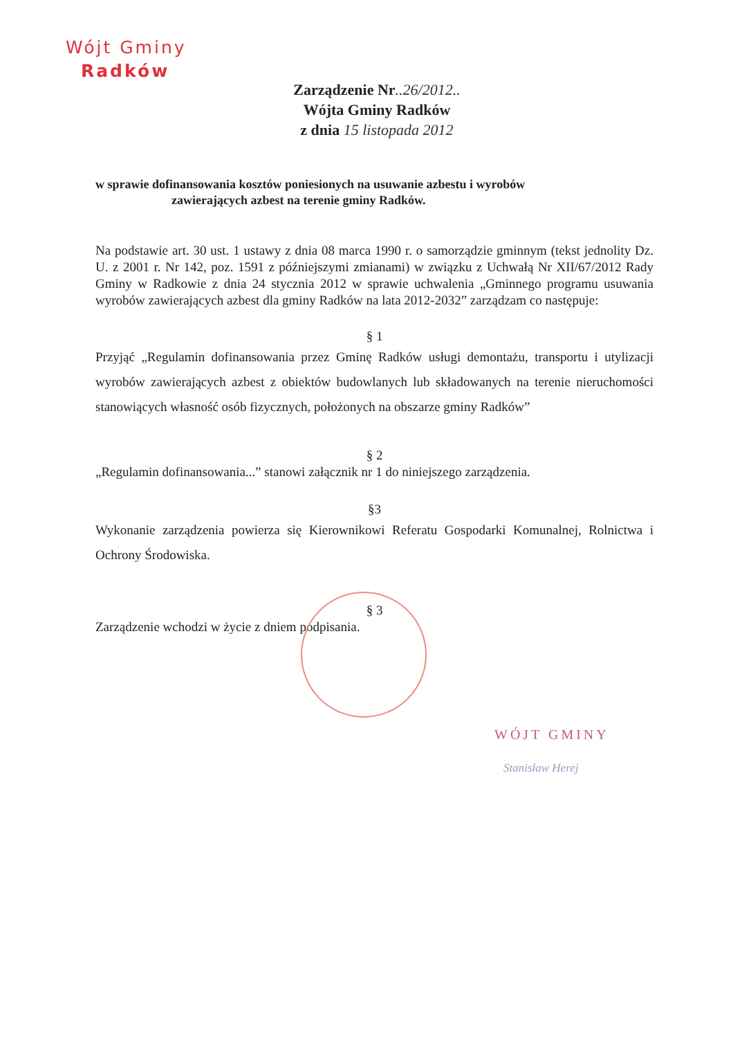Wójt Gminy
Radków
Zarządzenie Nr..26/2012..
Wójta Gminy Radków
z dnia 15 listopada 2012
w sprawie dofinansowania kosztów poniesionych na usuwanie azbestu i wyrobów
zawierających azbest na terenie gminy Radków.
Na podstawie art. 30 ust. 1 ustawy z dnia 08 marca 1990 r. o samorządzie gminnym (tekst jednolity Dz. U. z 2001 r. Nr 142, poz. 1591 z późniejszymi zmianami) w związku z Uchwałą Nr XII/67/2012 Rady Gminy w Radkowie z dnia 24 stycznia 2012 w sprawie uchwalenia „Gminnego programu usuwania wyrobów zawierających azbest dla gminy Radków na lata 2012-2032” zarządzam co następuje:
§ 1
Przyjąć „Regulamin dofinansowania przez Gminę Radków usługi demontażu, transportu i utylizacji wyrobów zawierających azbest z obiektów budowlanych lub składowanych na terenie nieruchomości stanowiących własność osób fizycznych, położonych na obszarze gminy Radków”
§ 2
„Regulamin dofinansowania...” stanowi załącznik nr 1 do niniejszego zarządzenia.
§3
Wykonanie zarządzenia powierza się Kierownikowi Referatu Gospodarki Komunalnej, Rolnictwa i Ochrony Środowiska.
§ 3
Zarządzenie wchodzi w życie z dniem podpisania.
WÓJT GMINY
Stanisław Herej